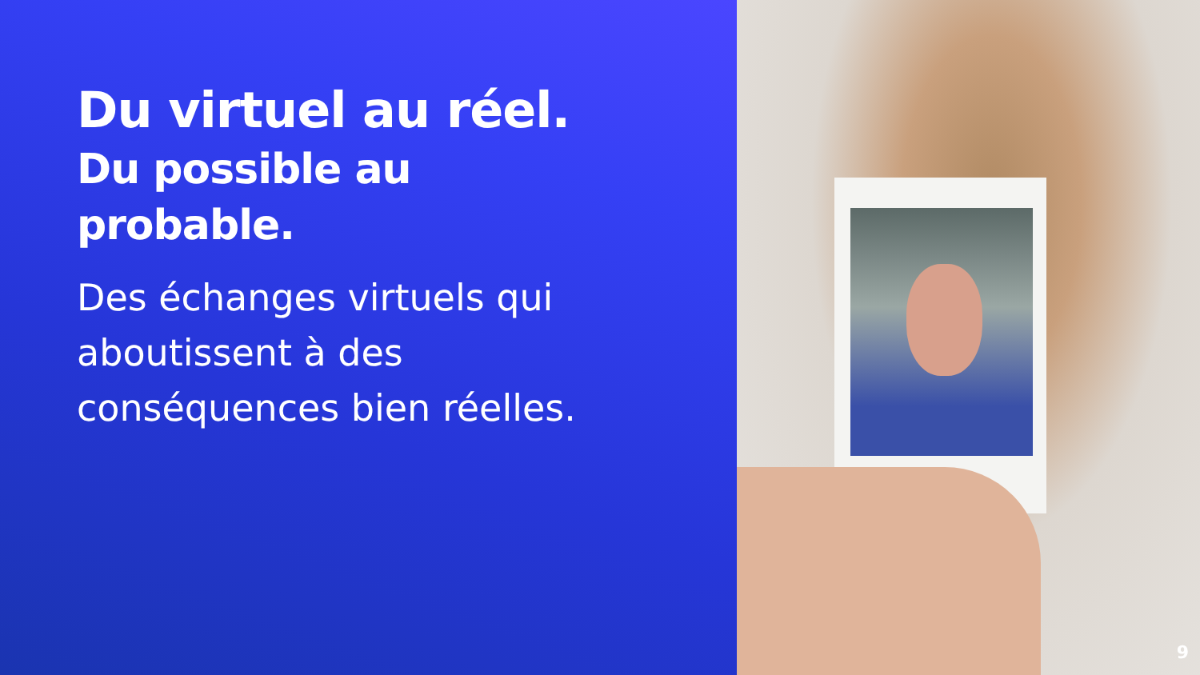Du virtuel au réel.
Du possible au
probable.
Des échanges virtuels qui aboutissent à des conséquences bien réelles.
9